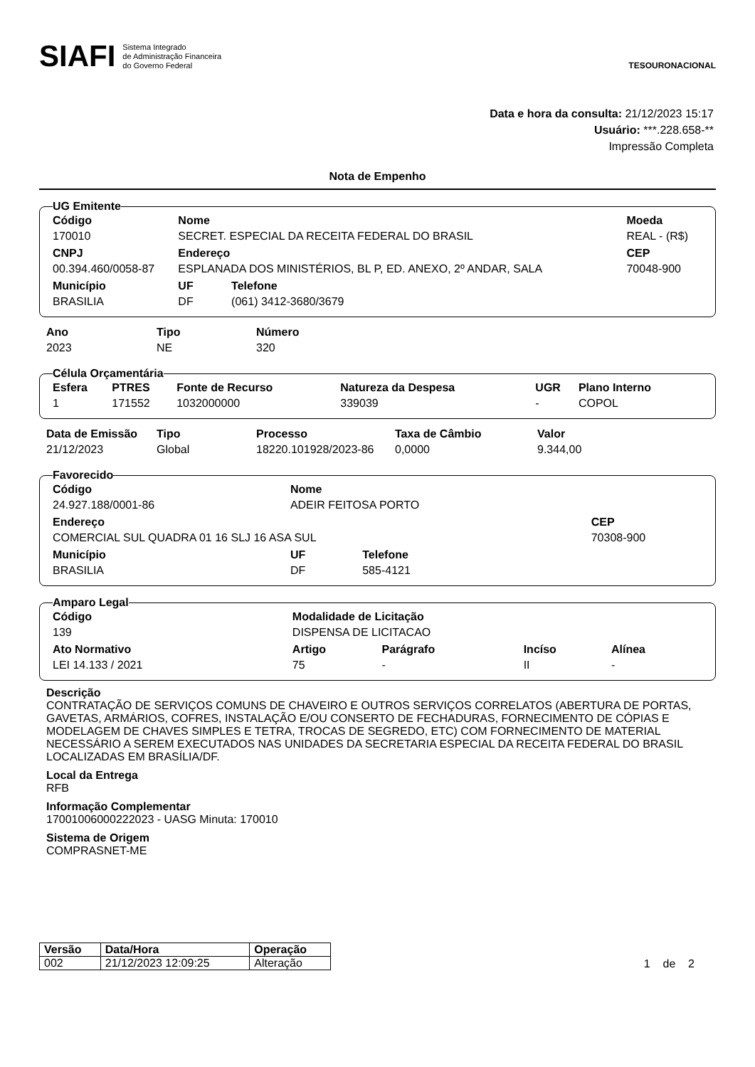SIAFI Sistema Integrado
de Administração Financeira
do Governo Federal
TESOURONACIONAL
Data e hora da consulta: 21/12/2023 15:17
Usuário: ***.228.658-**
Impressão Completa
Nota de Empenho
UG Emitente
| Código | Nome | | Moeda |
| --- | --- | --- | --- |
| 170010 | SECRET. ESPECIAL DA RECEITA FEDERAL DO BRASIL | | REAL - (R$) |
| CNPJ | Endereço | | CEP |
| 00.394.460/0058-87 | ESPLANADA DOS MINISTÉRIOS, BL P, ED. ANEXO, 2º ANDAR, SALA | | 70048-900 |
| Município | UF | Telefone | |
| BRASILIA | DF | (061) 3412-3680/3679 | |
| Ano | Tipo | Número |
| --- | --- | --- |
| 2023 | NE | 320 |
Célula Orçamentária
| Esfera | PTRES | Fonte de Recurso | Natureza da Despesa | UGR | Plano Interno |
| --- | --- | --- | --- | --- | --- |
| 1 | 171552 | 1032000000 | 339039 | - | COPOL |
| Data de Emissão | Tipo | Processo | Taxa de Câmbio | Valor |
| --- | --- | --- | --- | --- |
| 21/12/2023 | Global | 18220.101928/2023-86 | 0,0000 | 9.344,00 |
Favorecido
| Código | Nome | | |
| --- | --- | --- | --- |
| 24.927.188/0001-86 | ADEIR FEITOSA PORTO | | |
| Endereço | | | CEP |
| COMERCIAL SUL QUADRA 01 16 SLJ 16 ASA SUL | | | 70308-900 |
| Município | UF | Telefone | |
| BRASILIA | DF | 585-4121 | |
Amparo Legal
| Código | Modalidade de Licitação | | | |
| --- | --- | --- | --- | --- |
| 139 | DISPENSA DE LICITACAO | | | |
| Ato Normativo | Artigo | Parágrafo | Incíso | Alínea |
| LEI 14.133 / 2021 | 75 | - | II | - |
Descrição
CONTRATAÇÃO DE SERVIÇOS COMUNS DE CHAVEIRO E OUTROS SERVIÇOS CORRELATOS (ABERTURA DE PORTAS, GAVETAS, ARMÁRIOS, COFRES, INSTALAÇÃO E/OU CONSERTO DE FECHADURAS, FORNECIMENTO DE CÓPIAS E MODELAGEM DE CHAVES SIMPLES E TETRA, TROCAS DE SEGREDO, ETC) COM FORNECIMENTO DE MATERIAL NECESSÁRIO A SEREM EXECUTADOS NAS UNIDADES DA SECRETARIA ESPECIAL DA RECEITA FEDERAL DO BRASIL LOCALIZADAS EM BRASÍLIA/DF.
Local da Entrega
RFB
Informação Complementar
17001006000222023 - UASG Minuta: 170010
Sistema de Origem
COMPRASNET-ME
| Versão | Data/Hora | Operação |
| --- | --- | --- |
| 002 | 21/12/2023 12:09:25 | Alteração |
1 de 2